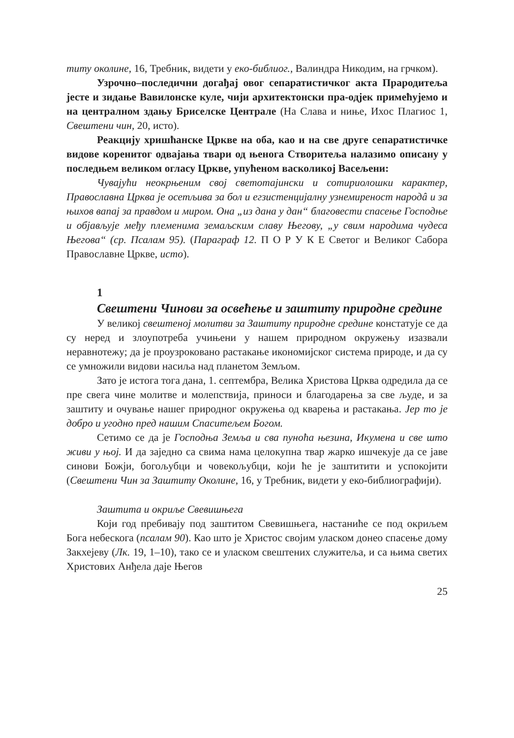титу околине, 16, Требник, видети у еко-библиог., Валиндра Никодим, на грчком).
Узрочно–последични догађај овог сепаратистичког акта Прародитеља јесте и зидање Вавилонске куле, чији архитектонски пра-одјек примећујемо и на централном здању Бриселске Централе (На Слава и ниње, Ихос Плагиос 1, Свештени чин, 20, исто).
Реакцију хришћанске Цркве на оба, као и на све друге сепаратистичке видове коренитог одвајања твари од њенога Створитеља налазимо описану у последњем великом огласу Цркве, упућеном васколикој Васељени:
Чувајући неокрњеним свој светотајински и сотириолошки карактер, Православна Црква је осетљива за бол и егзистенцијалну узнемиреност народâ и за њихов вапај за правдом и миром. Она „из дана у дан“ благовести спасење Господње и објављује међу племенима земаљским славу Његову, „у свим народима чудеса Његова“ (ср. Псалам 95). (Параграф 12. П О Р У К Е Светог и Великог Сабора Православне Цркве, исто).
1
Свештени Чинови за освећење и заштиту природне средине
У великој свештеној молитви за Заштиту природне средине констатује се да су неред и злоупотреба учињени у нашем природном окружењу изазвали неравнотежу; да је проузроковано растакање икономијског система природе, и да су се умножили видови насиља над планетом Земљом.
Зато је истога тога дана, 1. септембра, Велика Христова Црква одредила да се пре свега чине молитве и молепствија, приноси и благодарења за све људе, и за заштиту и очување нашег природног окружења од кварења и растакања. Јер то је добро и угодно пред нашим Спаситељем Богом.
Сетимо се да је Господња Земља и сва пуноћа њезина, Икумена и све што живи у њој. И да заједно са свима нама целокупна твар жарко ишчекује да се јаве синови Божји, богољубци и човекољубци, који ће је заштитити и успокојити (Свештени Чин за Заштиту Околине, 16, у Требник, видети у еко-библиографији).
Заштита и окриље Свевишњега
Који год пребивају под заштитом Свевишњега, настаниће се под окриљем Бога небескога (псалам 90). Као што је Христос својим уласком донео спасење дому Закхејеву (Лк. 19, 1–10), тако се и уласком свештених служитеља, и са њима светих Христових Анђела даје Његов
25